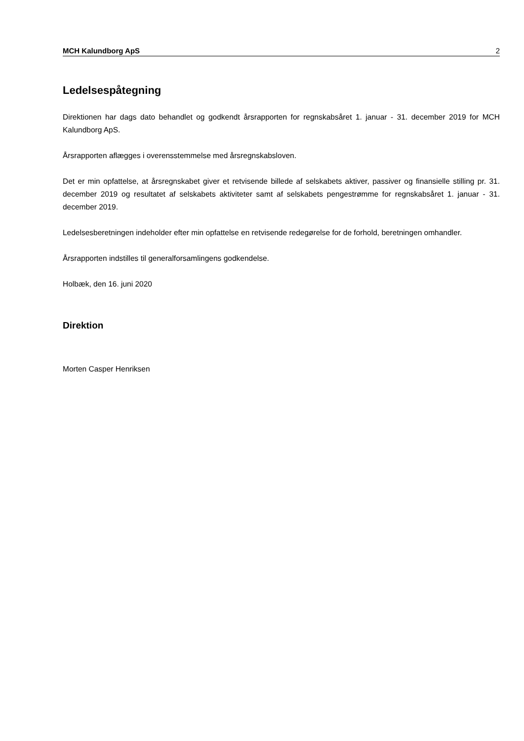MCH Kalundborg ApS 2
Ledelsespåtegning
Direktionen har dags dato behandlet og godkendt årsrapporten for regnskabsåret 1. januar - 31. december 2019 for MCH Kalundborg ApS.
Årsrapporten aflægges i overensstemmelse med årsregnskabsloven.
Det er min opfattelse, at årsregnskabet giver et retvisende billede af selskabets aktiver, passiver og finansielle stilling pr. 31. december 2019 og resultatet af selskabets aktiviteter samt af selskabets pengestrømme for regnskabsåret 1. januar - 31. december 2019.
Ledelsesberetningen indeholder efter min opfattelse en retvisende redegørelse for de forhold, beretningen omhandler.
Årsrapporten indstilles til generalforsamlingens godkendelse.
Holbæk, den 16. juni 2020
Direktion
Morten Casper Henriksen